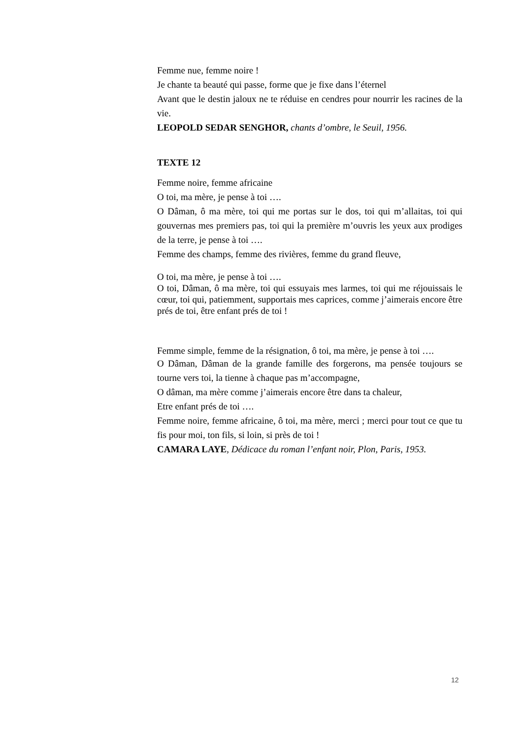Femme nue, femme noire !
Je chante ta beauté qui passe, forme que je fixe dans l’éternel
Avant que le destin jaloux ne te réduise en cendres pour nourrir les racines de la vie.
LEOPOLD SEDAR SENGHOR, chants d’ombre, le Seuil, 1956.
TEXTE 12
Femme noire, femme africaine
O toi, ma mère, je pense à toi ….
O Dâman, ô ma mère, toi qui me portas sur le dos, toi qui m’allaitas, toi qui gouvernas mes premiers pas, toi qui la première m’ouvris les yeux aux prodiges de la terre, je pense à toi ….
Femme des champs, femme des rivières, femme du grand fleuve,
O toi, ma mère, je pense à toi ….
O toi, Dâman, ô ma mère, toi qui essuyais mes larmes, toi qui me réjouissais le cœur, toi qui, patiemment, supportais mes caprices, comme j’aimerais encore être prés de toi, être enfant prés de toi !
Femme simple, femme de la résignation, ô toi, ma mère, je pense à toi ….
O Dâman, Dâman de la grande famille des forgerons, ma pensée toujours se tourne vers toi, la tienne à chaque pas m’accompagne,
O dâman, ma mère comme j’aimerais encore être dans ta chaleur,
Etre enfant prés de toi ….
Femme noire, femme africaine, ô toi, ma mère, merci ; merci pour tout ce que tu fis pour moi, ton fils, si loin, si près de toi !
CAMARA LAYE, Dédicace du roman l’enfant noir, Plon, Paris, 1953.
12